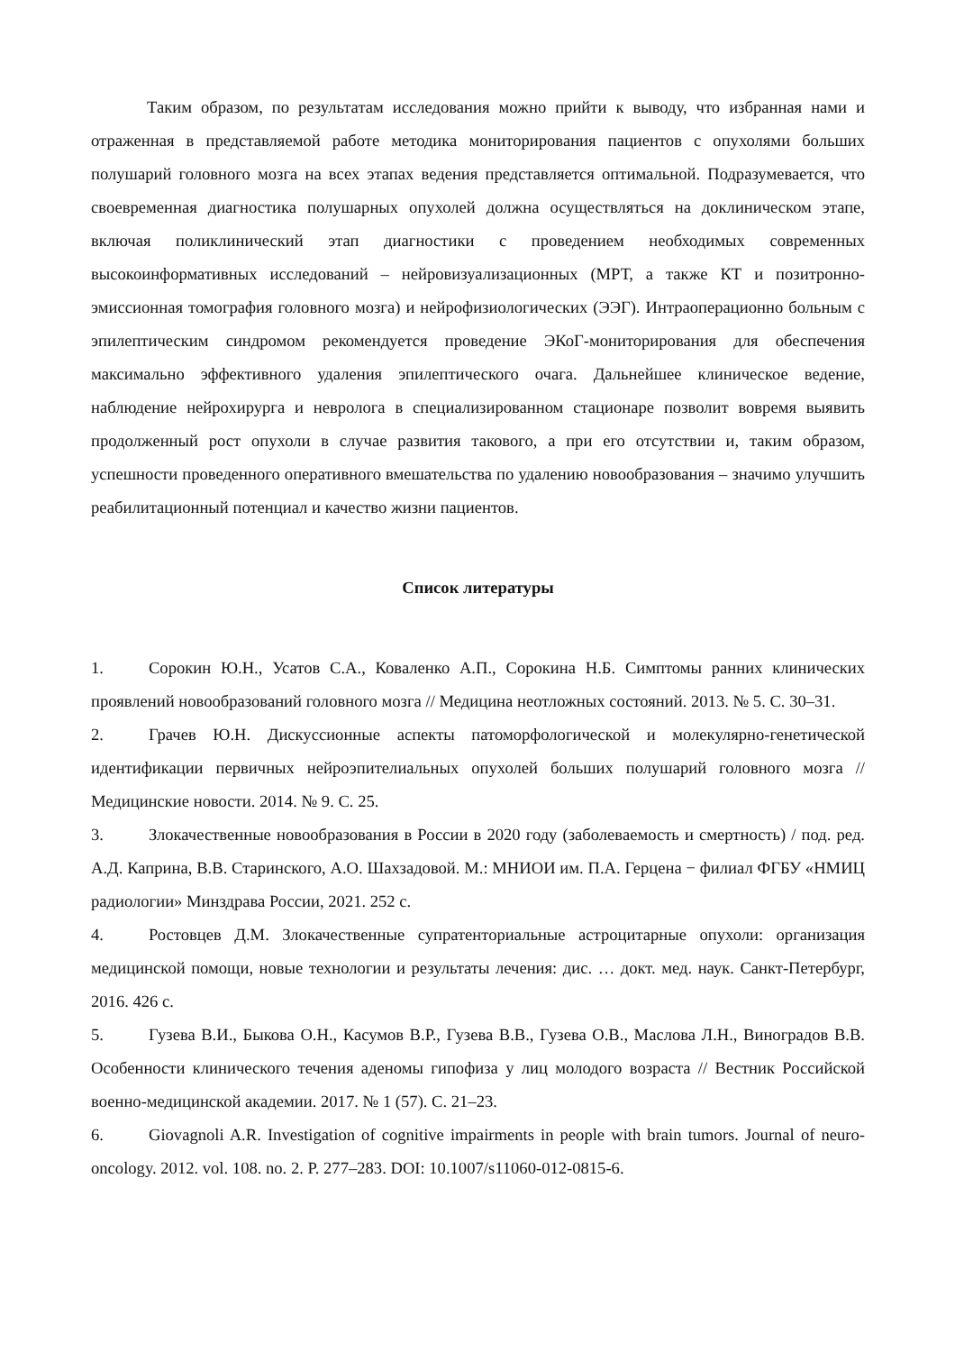Таким образом, по результатам исследования можно прийти к выводу, что избранная нами и отраженная в представляемой работе методика мониторирования пациентов с опухолями больших полушарий головного мозга на всех этапах ведения представляется оптимальной. Подразумевается, что своевременная диагностика полушарных опухолей должна осуществляться на доклиническом этапе, включая поликлинический этап диагностики с проведением необходимых современных высокоинформативных исследований – нейровизуализационных (МРТ, а также КТ и позитронно-эмиссионная томография головного мозга) и нейрофизиологических (ЭЭГ). Интраоперационно больным с эпилептическим синдромом рекомендуется проведение ЭКоГ-мониторирования для обеспечения максимально эффективного удаления эпилептического очага. Дальнейшее клиническое ведение, наблюдение нейрохирурга и невролога в специализированном стационаре позволит вовремя выявить продолженный рост опухоли в случае развития такового, а при его отсутствии и, таким образом, успешности проведенного оперативного вмешательства по удалению новообразования – значимо улучшить реабилитационный потенциал и качество жизни пациентов.
Список литературы
1. Сорокин Ю.Н., Усатов С.А., Коваленко А.П., Сорокина Н.Б. Симптомы ранних клинических проявлений новообразований головного мозга // Медицина неотложных состояний. 2013. № 5. С. 30–31.
2. Грачев Ю.Н. Дискуссионные аспекты патоморфологической и молекулярно-генетической идентификации первичных нейроэпителиальных опухолей больших полушарий головного мозга // Медицинские новости. 2014. № 9. С. 25.
3. Злокачественные новообразования в России в 2020 году (заболеваемость и смертность) / под. ред. А.Д. Каприна, В.В. Старинского, А.О. Шахзадовой. М.: МНИОИ им. П.А. Герцена − филиал ФГБУ «НМИЦ радиологии» Минздрава России, 2021. 252 с.
4. Ростовцев Д.М. Злокачественные супратенториальные астроцитарные опухоли: организация медицинской помощи, новые технологии и результаты лечения: дис. … докт. мед. наук. Санкт-Петербург, 2016. 426 с.
5. Гузева В.И., Быкова О.Н., Касумов В.Р., Гузева В.В., Гузева О.В., Маслова Л.Н., Виноградов В.В. Особенности клинического течения аденомы гипофиза у лиц молодого возраста // Вестник Российской военно-медицинской академии. 2017. № 1 (57). С. 21–23.
6. Giovagnoli A.R. Investigation of cognitive impairments in people with brain tumors. Journal of neuro-oncology. 2012. vol. 108. no. 2. P. 277–283. DOI: 10.1007/s11060-012-0815-6.